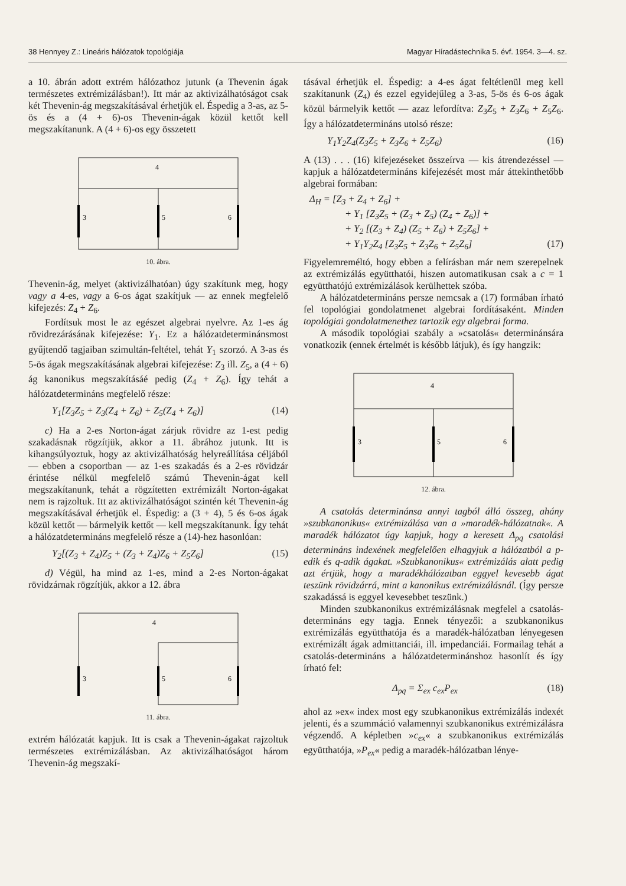38 Hennyey Z.: Lineáris hálózatok topológiája Magyar Híradástechnika 5. évf. 1954. 3—4. sz.
a 10. ábrán adott extrém hálózathoz jutunk (a Thevenin ágak természetes extrémizálásban!). Itt már az aktivizálhatóságot csak két Thevenin-ág megszakításával érhetjük el. Éspedig a 3-as, az 5-ös és a (4 + 6)-os Thevenin-ágak közül kettőt kell megszakítanunk. A (4 + 6)-os egy összetett
4
3
5
6
10. ábra.
Thevenin-ág, melyet (aktivizálhatóan) úgy szakítunk meg, hogy vagy a 4-es, vagy a 6-os ágat szakítjuk — az ennek megfelelő kifejezés: Z<sub>4</sub> + Z<sub>6</sub>.
Fordítsuk most le az egészet algebrai nyelvre. Az 1-es ág rövidrezárásának kifejezése: Y<sub>1</sub>. Ez a hálózatdeterminánsmost gyűjtendő tagjaiban szimultán-feltétel, tehát Y<sub>1</sub> szorzó. A 3-as és 5-ös ágak megszakításának algebrai kifejezése: Z<sub>3</sub> ill. Z<sub>5</sub>, a (4 + 6) ág kanonikus megszakításáé pedig (Z<sub>4</sub> + Z<sub>6</sub>). Így tehát a hálózatdetermináns megfelelő része:
Y<sub>1</sub>[Z<sub>3</sub>Z<sub>5</sub> + Z<sub>3</sub>(Z<sub>4</sub> + Z<sub>6</sub>) + Z<sub>5</sub>(Z<sub>4</sub> + Z<sub>6</sub>)] (14)
c) Ha a 2-es Norton-ágat zárjuk rövidre az 1-est pedig szakadásnak rögzítjük, akkor a 11. ábrához jutunk. Itt is kihangsúlyoztuk, hogy az aktivizálhatóság helyreállítása céljából — ebben a csoportban — az 1-es szakadás és a 2-es rövidzár érintése nélkül megfelelő számú Thevenin-ágat kell megszakítanunk, tehát a rögzítetten extrémizált Norton-ágakat nem is rajzoltuk. Itt az aktivizálhatóságot szintén két Thevenin-ág megszakításával érhetjük el. Éspedig: a (3 + 4), 5 és 6-os ágak közül kettőt — bármelyik kettőt — kell megszakítanunk. Így tehát a hálózatdetermináns megfelelő része a (14)-hez hasonlóan:
Y<sub>2</sub>[(Z<sub>3</sub> + Z<sub>4</sub>)Z<sub>5</sub> + (Z<sub>3</sub> + Z<sub>4</sub>)Z<sub>6</sub> + Z<sub>5</sub>Z<sub>6</sub>] (15)
d) Végül, ha mind az 1-es, mind a 2-es Norton-ágakat rövidzárnak rögzítjük, akkor a 12. ábra
4
3
5
6
11. ábra.
extrém hálózatát kapjuk. Itt is csak a Thevenin-ágakat rajzoltuk természetes extrémizálásban. Az aktivizálhatóságot három Thevenin-ág megszakí-
tásával érhetjük el. Éspedig: a 4-es ágat feltétlenül meg kell szakítanunk (Z<sub>4</sub>) és ezzel egyidejűleg a 3-as, 5-ös és 6-os ágak közül bármelyik kettőt — azaz lefordítva: Z<sub>3</sub>Z<sub>5</sub> + Z<sub>3</sub>Z<sub>6</sub> + Z<sub>5</sub>Z<sub>6</sub>. Így a hálózatdetermináns utolsó része:
Y<sub>1</sub>Y<sub>2</sub>Z<sub>4</sub>(Z<sub>3</sub>Z<sub>5</sub> + Z<sub>3</sub>Z<sub>6</sub> + Z<sub>5</sub>Z<sub>6</sub>) (16)
A (13) . . . (16) kifejezéseket összeírva — kis átrendezéssel — kapjuk a hálózatdetermináns kifejezését most már áttekinthetőbb algebrai formában:
Δ<sub>H</sub> = [Z<sub>3</sub> + Z<sub>4</sub> + Z<sub>6</sub>] +
+ Y<sub>1</sub> [Z<sub>3</sub>Z<sub>5</sub> + (Z<sub>3</sub> + Z<sub>5</sub>) (Z<sub>4</sub> + Z<sub>6</sub>)] +
+ Y<sub>2</sub> [(Z<sub>3</sub> + Z<sub>4</sub>) (Z<sub>5</sub> + Z<sub>6</sub>) + Z<sub>5</sub>Z<sub>6</sub>] +
+ Y<sub>1</sub>Y<sub>2</sub>Z<sub>4</sub> [Z<sub>3</sub>Z<sub>5</sub> + Z<sub>3</sub>Z<sub>6</sub> + Z<sub>5</sub>Z<sub>6</sub>] (17)
Figyelemreméltó, hogy ebben a felírásban már nem szerepelnek az extrémizálás együtthatói, hiszen automatikusan csak a c = 1 együtthatójú extrémizálások kerülhettek szóba.
A hálózatdetermináns persze nemcsak a (17) formában írható fel topológiai gondolatmenet algebrai fordításaként. Minden topológiai gondolatmenethez tartozik egy algebrai forma.
A második topológiai szabály a »csatolás« determinánsára vonatkozik (ennek értelmét is később látjuk), és így hangzik:
4
3
5
6
12. ábra.
A csatolás determinánsa annyi tagból álló összeg, ahány »szubkanonikus« extrémizálása van a »maradék-hálózatnak«. A maradék hálózatot úgy kapjuk, hogy a keresett Δ<sub>pq</sub> csatolási determináns indexének megfelelően elhagyjuk a hálózatból a p-edik és q-adik ágakat. »Szubkanonikus« extrémizálás alatt pedig azt értjük, hogy a maradékhálózatban eggyel kevesebb ágat teszünk rövidzárrá, mint a kanonikus extrémizálásnál. (Így persze szakadássá is eggyel kevesebbet teszünk.)
Minden szubkanonikus extrémizálásnak megfelel a csatolás-determináns egy tagja. Ennek tényezői: a szubkanonikus extrémizálás együtthatója és a maradék-hálózatban lényegesen extrémizált ágak admittanciái, ill. impedanciái. Formailag tehát a csatolás-determináns a hálózatdeterminánshoz hasonlít és így írható fel:
Δ<sub>pq</sub> = Σ<sub>ex</sub> c<sub>ex</sub>P<sub>ex</sub> (18)
ahol az »ex« index most egy szubkanonikus extrémizálás indexét jelenti, és a szummáció valamennyi szubkanonikus extrémizálásra végzendő. A képletben »c<sub>ex</sub>« a szubkanonikus extrémizálás együtthatója, »P<sub>ex</sub>« pedig a maradék-hálózatban lénye-